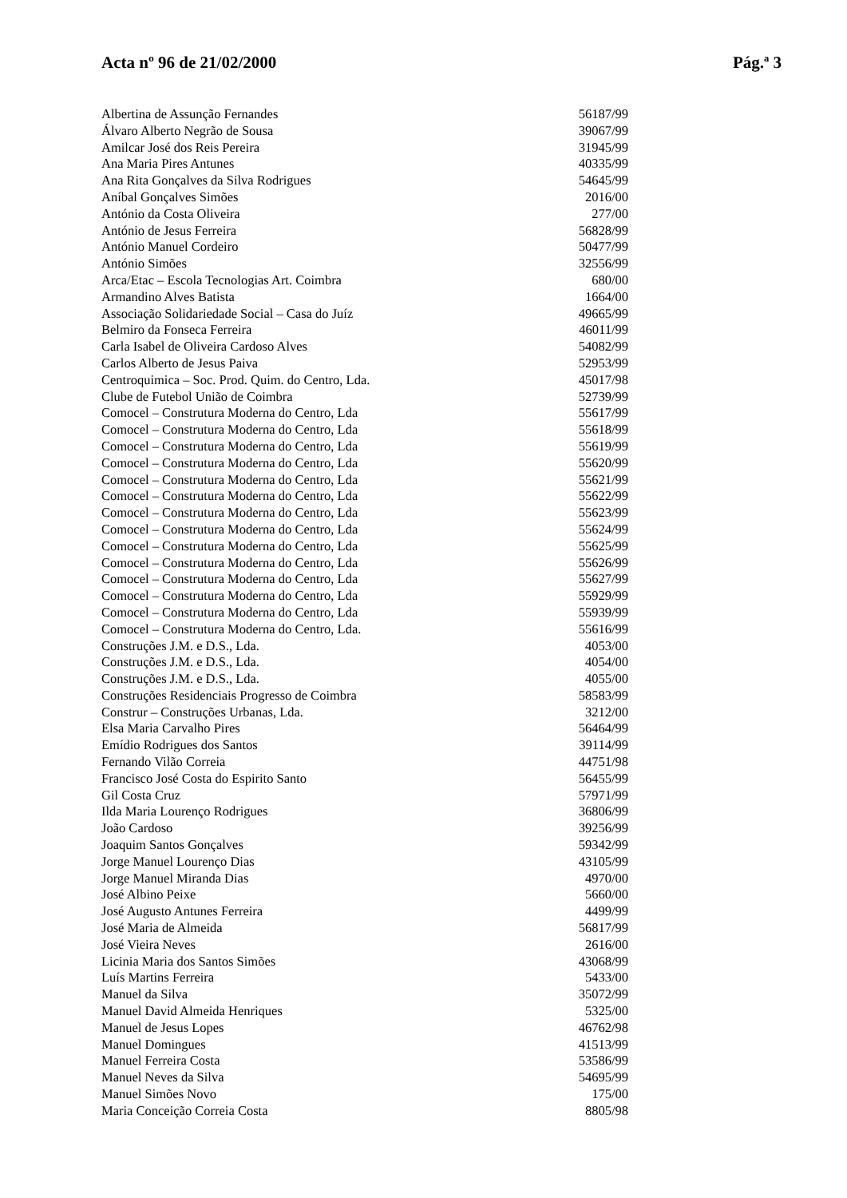Acta nº 96 de 21/02/2000 Pág.ª 3
| Albertina de Assunção Fernandes | 56187/99 |
| Álvaro Alberto Negrão de Sousa | 39067/99 |
| Amilcar José dos Reis Pereira | 31945/99 |
| Ana Maria Pires Antunes | 40335/99 |
| Ana Rita Gonçalves da Silva Rodrigues | 54645/99 |
| Aníbal Gonçalves Simões | 2016/00 |
| António da Costa Oliveira | 277/00 |
| António de Jesus Ferreira | 56828/99 |
| António Manuel Cordeiro | 50477/99 |
| António Simões | 32556/99 |
| Arca/Etac – Escola Tecnologias Art. Coimbra | 680/00 |
| Armandino Alves Batista | 1664/00 |
| Associação Solidariedade Social – Casa do Juíz | 49665/99 |
| Belmiro da Fonseca Ferreira | 46011/99 |
| Carla Isabel de Oliveira Cardoso Alves | 54082/99 |
| Carlos Alberto de Jesus Paiva | 52953/99 |
| Centroquimica – Soc. Prod. Quim. do Centro, Lda. | 45017/98 |
| Clube de Futebol União de Coimbra | 52739/99 |
| Comocel – Construtura Moderna do Centro, Lda | 55617/99 |
| Comocel – Construtura Moderna do Centro, Lda | 55618/99 |
| Comocel – Construtura Moderna do Centro, Lda | 55619/99 |
| Comocel – Construtura Moderna do Centro, Lda | 55620/99 |
| Comocel – Construtura Moderna do Centro, Lda | 55621/99 |
| Comocel – Construtura Moderna do Centro, Lda | 55622/99 |
| Comocel – Construtura Moderna do Centro, Lda | 55623/99 |
| Comocel – Construtura Moderna do Centro, Lda | 55624/99 |
| Comocel – Construtura Moderna do Centro, Lda | 55625/99 |
| Comocel – Construtura Moderna do Centro, Lda | 55626/99 |
| Comocel – Construtura Moderna do Centro, Lda | 55627/99 |
| Comocel – Construtura Moderna do Centro, Lda | 55929/99 |
| Comocel – Construtura Moderna do Centro, Lda | 55939/99 |
| Comocel – Construtura Moderna do Centro, Lda. | 55616/99 |
| Construções J.M. e D.S., Lda. | 4053/00 |
| Construções J.M. e D.S., Lda. | 4054/00 |
| Construções J.M. e D.S., Lda. | 4055/00 |
| Construções Residenciais Progresso de Coimbra | 58583/99 |
| Construr – Construções Urbanas, Lda. | 3212/00 |
| Elsa Maria Carvalho Pires | 56464/99 |
| Emídio Rodrigues dos Santos | 39114/99 |
| Fernando Vilão Correia | 44751/98 |
| Francisco José Costa do Espirito Santo | 56455/99 |
| Gil Costa Cruz | 57971/99 |
| Ilda Maria Lourenço Rodrigues | 36806/99 |
| João Cardoso | 39256/99 |
| Joaquim Santos Gonçalves | 59342/99 |
| Jorge Manuel Lourenço Dias | 43105/99 |
| Jorge Manuel Miranda Dias | 4970/00 |
| José Albino Peixe | 5660/00 |
| José Augusto Antunes Ferreira | 4499/99 |
| José Maria de Almeida | 56817/99 |
| José Vieira Neves | 2616/00 |
| Licinia Maria dos Santos Simões | 43068/99 |
| Luís Martins Ferreira | 5433/00 |
| Manuel da Silva | 35072/99 |
| Manuel David Almeida Henriques | 5325/00 |
| Manuel de Jesus Lopes | 46762/98 |
| Manuel Domingues | 41513/99 |
| Manuel Ferreira Costa | 53586/99 |
| Manuel Neves da Silva | 54695/99 |
| Manuel Simões Novo | 175/00 |
| Maria Conceição Correia Costa | 8805/98 |